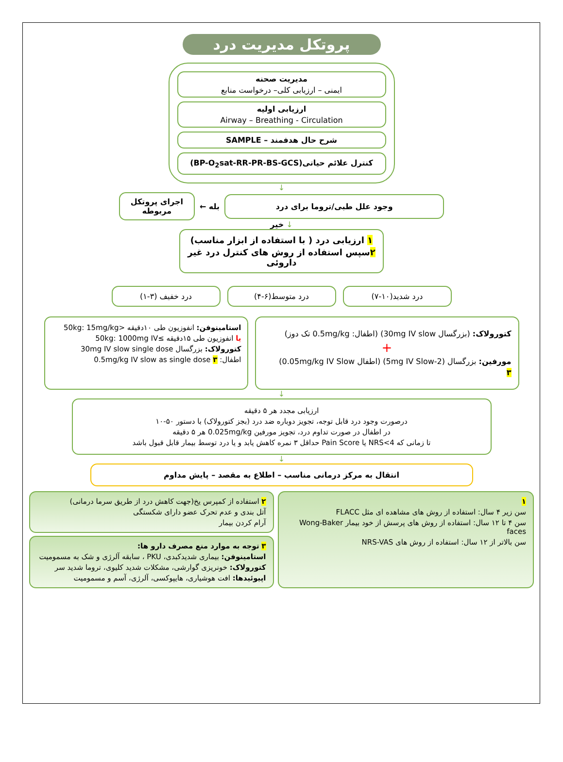پروتکل مدیریت درد
مدیریت صحنه
ایمنی – ارزیابی کلی– درخواست منابع
ارزیابی اولیه
Airway – Breathing - Circulation
شرح حال هدفمند – SAMPLE
کنترل علائم حیاتی(BP-O<sub>2</sub>sat-RR-PR-BS-GCS)
↓
اجرای پروتکل مربوطه
← بله
وجود علل طبی/تروما برای درد
↓ خیر
۱ ارزیابی درد ( با استفاده از ابزار مناسب)
۲سپس استفاده از روش های کنترل درد غیر داروئی
درد شدید(۱۰-۷) درد متوسط(۶-۴) درد خفیف (۳-۱)
کتورولاک: (بزرگسال 30mg IV slow) (اطفال: 0.5mg/kg تک دوز)
+
مورفین: بزرگسال (2-5mg IV Slow) (اطفال 0.05mg/kg IV Slow)
۳
استامینوفن: انفوزیون طی ۱۰دقیقه <50kg: 15mg/kg
یا انفوزیون طی ۱۵دقیقه ≥50kg: 1000mg IV
کتورولاک: بزرگسال 30mg IV slow single dose
اطفال: 0.5mg/kg IV slow as single dose ۳
↓
ارزیابی مجدد هر ۵ دقیقه
درصورت وجود درد قابل توجه، تجویز دوباره ضد درد (بجز کتورولاک) با دستور ۵۰-۱۰
در اطفال در صورت تداوم درد، تجویز مورفین 0.025mg/kg هر ۵ دقیقه
تا زمانی که NRS<4 یا Pain Score حداقل ۳ نمره کاهش یابد و یا درد توسط بیمار قابل قبول باشد
↓
انتقال به مرکز درمانی مناسب – اطلاع به مقصد – پایش مداوم
۱
سن زیر ۴ سال: استفاده از روش های مشاهده ای مثل FLACC
سن ۴ تا ۱۲ سال: استفاده از روش های پرسش از خود بیمار Wong-Baker faces
سن بالاتر از ۱۲ سال: استفاده از روش های NRS-VAS
۲ استفاده از کمپرس یخ(جهت کاهش درد از طریق سرما درمانی)
آتل بندی و عدم تحرک عضو دارای شکستگی
آرام کردن بیمار
۳ توجه به موارد منع مصرف دارو ها:
استامینوفن: بیماری شدیدکبدی، PKU ، سابقه آلرژی و شک به مسمومیت
کتورولاک: خونریزی گوارشی، مشکلات شدید کلیوی، تروما شدید سر
اپیوئیدها: افت هوشیاری، هایپوکسی، آلرژی، آسم و مسمومیت